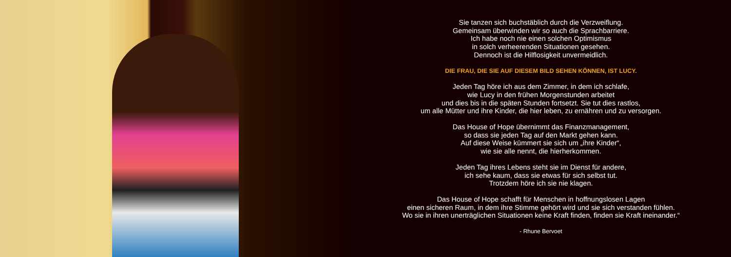Sie tanzen sich buchstäblich durch die Verzweiflung.
Gemeinsam überwinden wir so auch die Sprachbarriere.
Ich habe noch nie einen solchen Optimismus
in solch verheerenden Situationen gesehen.
Dennoch ist die Hilflosigkeit unvermeidlich.
DIE FRAU, DIE SIE AUF DIESEM BILD SEHEN KÖNNEN, IST LUCY.
Jeden Tag höre ich aus dem Zimmer, in dem ich schlafe,
wie Lucy in den frühen Morgenstunden arbeitet
und dies bis in die späten Stunden fortsetzt. Sie tut dies rastlos,
um alle Mütter und ihre Kinder, die hier leben, zu ernähren und zu versorgen.
Das House of Hope übernimmt das Finanzmanagement,
so dass sie jeden Tag auf den Markt gehen kann.
Auf diese Weise kümmert sie sich um „ihre Kinder“,
wie sie alle nennt, die hierherkommen.
Jeden Tag ihres Lebens steht sie im Dienst für andere,
ich sehe kaum, dass sie etwas für sich selbst tut.
Trotzdem höre ich sie nie klagen.
Das House of Hope schafft für Menschen in hoffnungslosen Lagen
einen sicheren Raum, in dem ihre Stimme gehört wird und sie sich verstanden fühlen.
Wo sie in ihren unerträglichen Situationen keine Kraft finden, finden sie Kraft ineinander.“
- Rhune Bervoet